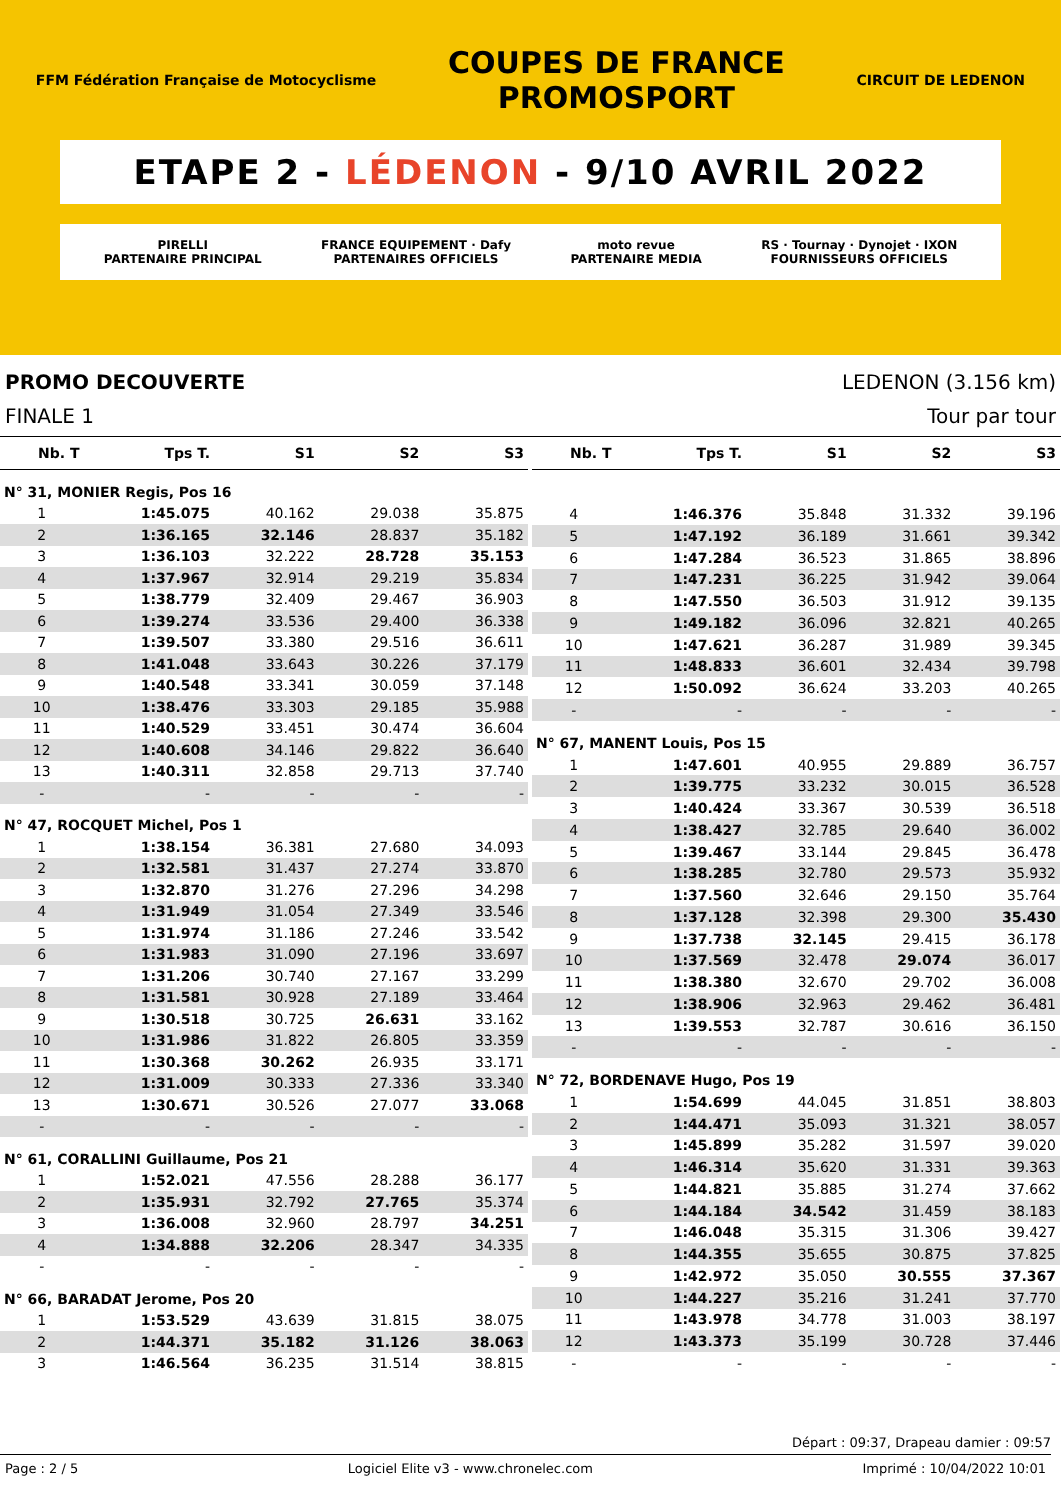FFM Fédération Française de Motocyclisme COUPES DE FRANCE
PROMOSPORT CIRCUIT DE LEDENON
ETAPE 2 - LÉDENON - 9/10 AVRIL 2022
PIRELLI
PARTENAIRE PRINCIPAL FRANCE EQUIPEMENT · Dafy
PARTENAIRES OFFICIELS moto revue
PARTENAIRE MEDIA RS · Tournay · Dynojet · IXON
FOURNISSEURS OFFICIELS
PROMO DECOUVERTE LEDENON (3.156 km)
FINALE 1 Tour par tour
| Nb. T | Tps T. | S1 | S2 | S3 |
| --- | --- | --- | --- | --- |
| N° 31, MONIER Regis, Pos 16 | | | | |
| 1 | 1:45.075 | 40.162 | 29.038 | 35.875 |
| 2 | 1:36.165 | 32.146 | 28.837 | 35.182 |
| 3 | 1:36.103 | 32.222 | 28.728 | 35.153 |
| 4 | 1:37.967 | 32.914 | 29.219 | 35.834 |
| 5 | 1:38.779 | 32.409 | 29.467 | 36.903 |
| 6 | 1:39.274 | 33.536 | 29.400 | 36.338 |
| 7 | 1:39.507 | 33.380 | 29.516 | 36.611 |
| 8 | 1:41.048 | 33.643 | 30.226 | 37.179 |
| 9 | 1:40.548 | 33.341 | 30.059 | 37.148 |
| 10 | 1:38.476 | 33.303 | 29.185 | 35.988 |
| 11 | 1:40.529 | 33.451 | 30.474 | 36.604 |
| 12 | 1:40.608 | 34.146 | 29.822 | 36.640 |
| 13 | 1:40.311 | 32.858 | 29.713 | 37.740 |
| - | - | - | - | - |
| N° 47, ROCQUET Michel, Pos 1 | | | | |
| 1 | 1:38.154 | 36.381 | 27.680 | 34.093 |
| 2 | 1:32.581 | 31.437 | 27.274 | 33.870 |
| 3 | 1:32.870 | 31.276 | 27.296 | 34.298 |
| 4 | 1:31.949 | 31.054 | 27.349 | 33.546 |
| 5 | 1:31.974 | 31.186 | 27.246 | 33.542 |
| 6 | 1:31.983 | 31.090 | 27.196 | 33.697 |
| 7 | 1:31.206 | 30.740 | 27.167 | 33.299 |
| 8 | 1:31.581 | 30.928 | 27.189 | 33.464 |
| 9 | 1:30.518 | 30.725 | 26.631 | 33.162 |
| 10 | 1:31.986 | 31.822 | 26.805 | 33.359 |
| 11 | 1:30.368 | 30.262 | 26.935 | 33.171 |
| 12 | 1:31.009 | 30.333 | 27.336 | 33.340 |
| 13 | 1:30.671 | 30.526 | 27.077 | 33.068 |
| - | - | - | - | - |
| N° 61, CORALLINI Guillaume, Pos 21 | | | | |
| 1 | 1:52.021 | 47.556 | 28.288 | 36.177 |
| 2 | 1:35.931 | 32.792 | 27.765 | 35.374 |
| 3 | 1:36.008 | 32.960 | 28.797 | 34.251 |
| 4 | 1:34.888 | 32.206 | 28.347 | 34.335 |
| - | - | - | - | - |
| N° 66, BARADAT Jerome, Pos 20 | | | | |
| 1 | 1:53.529 | 43.639 | 31.815 | 38.075 |
| 2 | 1:44.371 | 35.182 | 31.126 | 38.063 |
| 3 | 1:46.564 | 36.235 | 31.514 | 38.815 |
| Nb. T | Tps T. | S1 | S2 | S3 |
| --- | --- | --- | --- | --- |
| 4 | 1:46.376 | 35.848 | 31.332 | 39.196 |
| 5 | 1:47.192 | 36.189 | 31.661 | 39.342 |
| 6 | 1:47.284 | 36.523 | 31.865 | 38.896 |
| 7 | 1:47.231 | 36.225 | 31.942 | 39.064 |
| 8 | 1:47.550 | 36.503 | 31.912 | 39.135 |
| 9 | 1:49.182 | 36.096 | 32.821 | 40.265 |
| 10 | 1:47.621 | 36.287 | 31.989 | 39.345 |
| 11 | 1:48.833 | 36.601 | 32.434 | 39.798 |
| 12 | 1:50.092 | 36.624 | 33.203 | 40.265 |
| - | - | - | - | - |
| N° 67, MANENT Louis, Pos 15 | | | | |
| 1 | 1:47.601 | 40.955 | 29.889 | 36.757 |
| 2 | 1:39.775 | 33.232 | 30.015 | 36.528 |
| 3 | 1:40.424 | 33.367 | 30.539 | 36.518 |
| 4 | 1:38.427 | 32.785 | 29.640 | 36.002 |
| 5 | 1:39.467 | 33.144 | 29.845 | 36.478 |
| 6 | 1:38.285 | 32.780 | 29.573 | 35.932 |
| 7 | 1:37.560 | 32.646 | 29.150 | 35.764 |
| 8 | 1:37.128 | 32.398 | 29.300 | 35.430 |
| 9 | 1:37.738 | 32.145 | 29.415 | 36.178 |
| 10 | 1:37.569 | 32.478 | 29.074 | 36.017 |
| 11 | 1:38.380 | 32.670 | 29.702 | 36.008 |
| 12 | 1:38.906 | 32.963 | 29.462 | 36.481 |
| 13 | 1:39.553 | 32.787 | 30.616 | 36.150 |
| - | - | - | - | - |
| N° 72, BORDENAVE Hugo, Pos 19 | | | | |
| 1 | 1:54.699 | 44.045 | 31.851 | 38.803 |
| 2 | 1:44.471 | 35.093 | 31.321 | 38.057 |
| 3 | 1:45.899 | 35.282 | 31.597 | 39.020 |
| 4 | 1:46.314 | 35.620 | 31.331 | 39.363 |
| 5 | 1:44.821 | 35.885 | 31.274 | 37.662 |
| 6 | 1:44.184 | 34.542 | 31.459 | 38.183 |
| 7 | 1:46.048 | 35.315 | 31.306 | 39.427 |
| 8 | 1:44.355 | 35.655 | 30.875 | 37.825 |
| 9 | 1:42.972 | 35.050 | 30.555 | 37.367 |
| 10 | 1:44.227 | 35.216 | 31.241 | 37.770 |
| 11 | 1:43.978 | 34.778 | 31.003 | 38.197 |
| 12 | 1:43.373 | 35.199 | 30.728 | 37.446 |
| - | - | - | - | - |
Départ : 09:37, Drapeau damier : 09:57
Page : 2 / 5 Logiciel Elite v3 - www.chronelec.com Imprimé : 10/04/2022 10:01